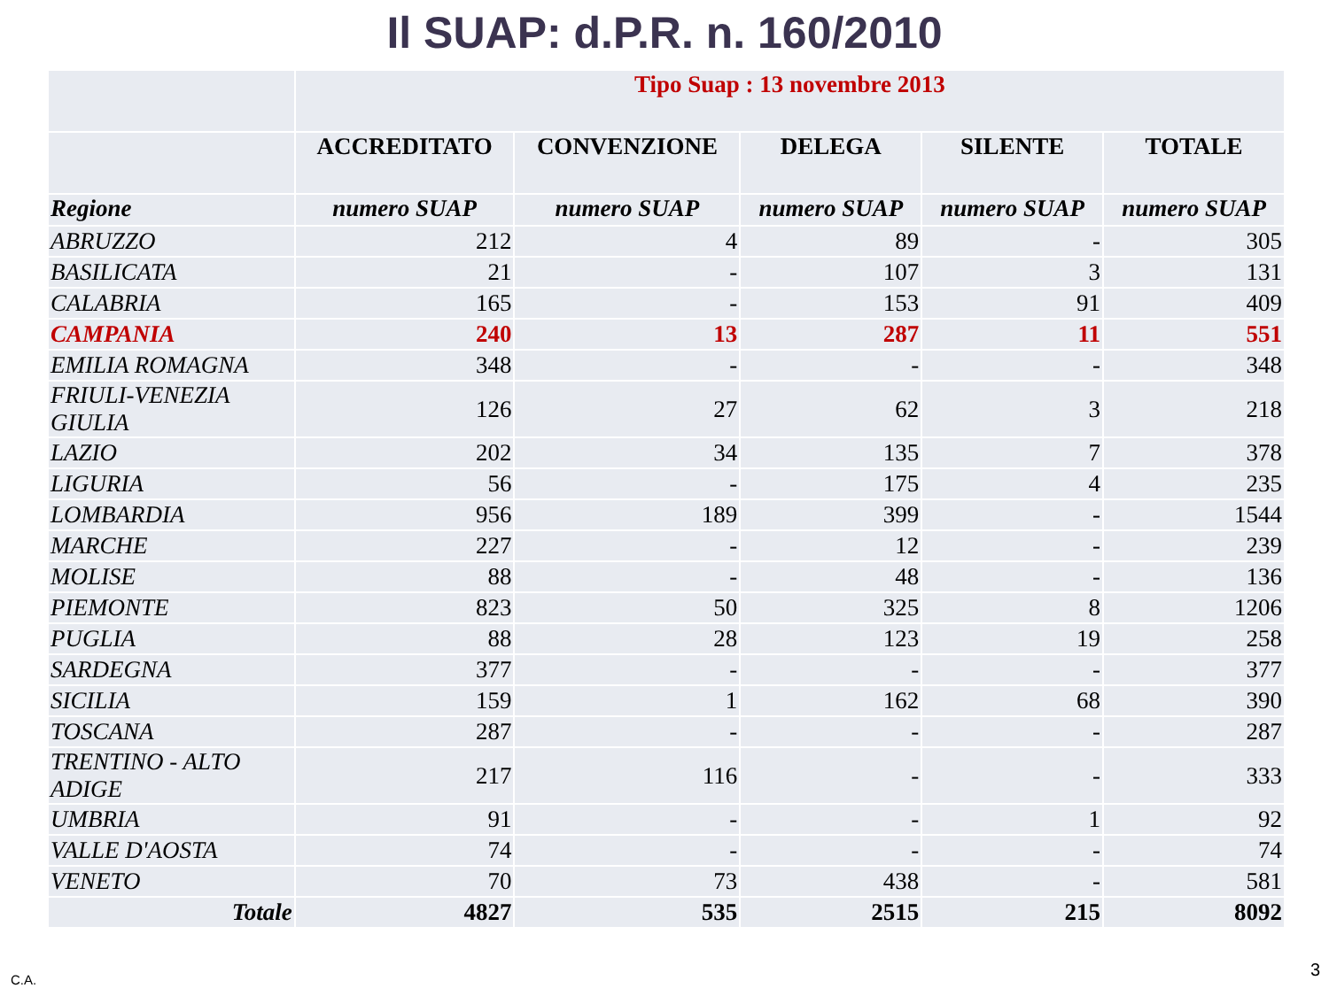Il SUAP: d.P.R. n. 160/2010
| | Tipo Suap : 13 novembre 2013 | | | | |
| --- | --- | --- | --- | --- | --- |
| | ACCREDITATO | CONVENZIONE | DELEGA | SILENTE | TOTALE |
| Regione | numero SUAP | numero SUAP | numero SUAP | numero SUAP | numero SUAP |
| ABRUZZO | 212 | 4 | 89 | - | 305 |
| BASILICATA | 21 | - | 107 | 3 | 131 |
| CALABRIA | 165 | - | 153 | 91 | 409 |
| CAMPANIA | 240 | 13 | 287 | 11 | 551 |
| EMILIA ROMAGNA | 348 | - | - | - | 348 |
| FRIULI-VENEZIA GIULIA | 126 | 27 | 62 | 3 | 218 |
| LAZIO | 202 | 34 | 135 | 7 | 378 |
| LIGURIA | 56 | - | 175 | 4 | 235 |
| LOMBARDIA | 956 | 189 | 399 | - | 1544 |
| MARCHE | 227 | - | 12 | - | 239 |
| MOLISE | 88 | - | 48 | - | 136 |
| PIEMONTE | 823 | 50 | 325 | 8 | 1206 |
| PUGLIA | 88 | 28 | 123 | 19 | 258 |
| SARDEGNA | 377 | - | - | - | 377 |
| SICILIA | 159 | 1 | 162 | 68 | 390 |
| TOSCANA | 287 | - | - | - | 287 |
| TRENTINO - ALTO ADIGE | 217 | 116 | - | - | 333 |
| UMBRIA | 91 | - | - | 1 | 92 |
| VALLE D'AOSTA | 74 | - | - | - | 74 |
| VENETO | 70 | 73 | 438 | - | 581 |
| Totale | 4827 | 535 | 2515 | 215 | 8092 |
C.A. 3